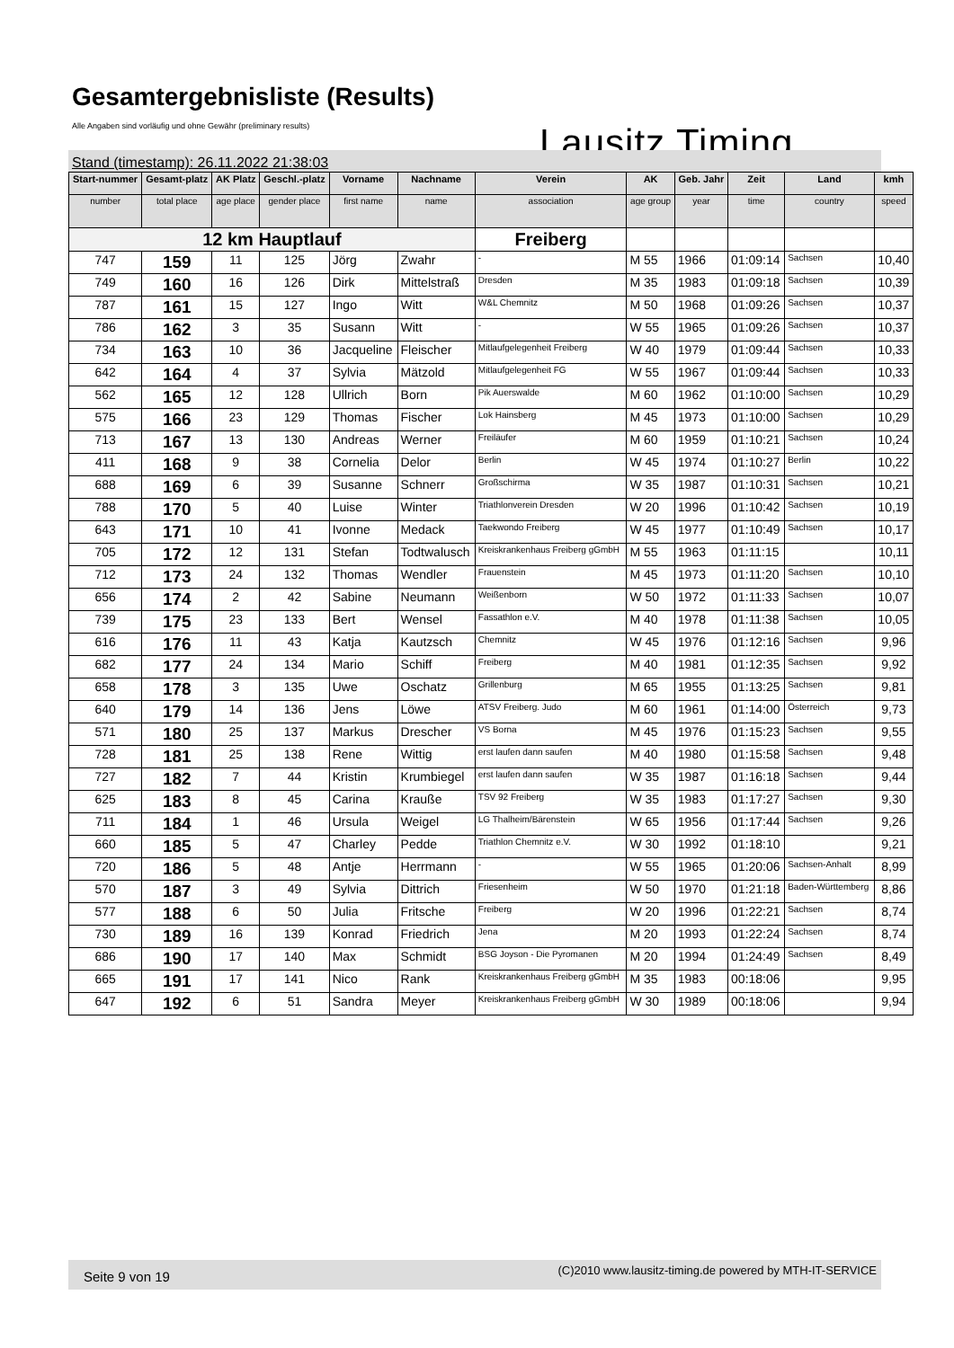Gesamtergebnisliste (Results)
Alle Angaben sind vorläufig und ohne Gewähr (preliminary results)
Lausitz Timing
Stand (timestamp): 26.11.2022 21:38:03
| Start-nummer | Gesamt-platz | AK Platz | Geschl.-platz | Vorname | Nachname | Verein | AK | Geb. Jahr | Zeit | Land | kmh |
| --- | --- | --- | --- | --- | --- | --- | --- | --- | --- | --- | --- |
| number | total place | age place | gender place | first name | name | association | age group | year | time | country | speed |
| 12 km Hauptlauf | | | | | | Freiberg | | | | | |
| 747 | 159 | 11 | 125 | Jörg | Zwahr | - | M 55 | 1966 | 01:09:14 | Sachsen | 10,40 |
| 749 | 160 | 16 | 126 | Dirk | Mittelstraß | Dresden | M 35 | 1983 | 01:09:18 | Sachsen | 10,39 |
| 787 | 161 | 15 | 127 | Ingo | Witt | W&L Chemnitz | M 50 | 1968 | 01:09:26 | Sachsen | 10,37 |
| 786 | 162 | 3 | 35 | Susann | Witt | - | W 55 | 1965 | 01:09:26 | Sachsen | 10,37 |
| 734 | 163 | 10 | 36 | Jacqueline | Fleischer | Mitlaufgelegenheit Freiberg | W 40 | 1979 | 01:09:44 | Sachsen | 10,33 |
| 642 | 164 | 4 | 37 | Sylvia | Mätzold | Mitlaufgelegenheit FG | W 55 | 1967 | 01:09:44 | Sachsen | 10,33 |
| 562 | 165 | 12 | 128 | Ullrich | Born | Pik Auerswalde | M 60 | 1962 | 01:10:00 | Sachsen | 10,29 |
| 575 | 166 | 23 | 129 | Thomas | Fischer | Lok Hainsberg | M 45 | 1973 | 01:10:00 | Sachsen | 10,29 |
| 713 | 167 | 13 | 130 | Andreas | Werner | Freiläufer | M 60 | 1959 | 01:10:21 | Sachsen | 10,24 |
| 411 | 168 | 9 | 38 | Cornelia | Delor | Berlin | W 45 | 1974 | 01:10:27 | Berlin | 10,22 |
| 688 | 169 | 6 | 39 | Susanne | Schnerr | Großschirma | W 35 | 1987 | 01:10:31 | Sachsen | 10,21 |
| 788 | 170 | 5 | 40 | Luise | Winter | Triathlonverein Dresden | W 20 | 1996 | 01:10:42 | Sachsen | 10,19 |
| 643 | 171 | 10 | 41 | Ivonne | Medack | Taekwondo Freiberg | W 45 | 1977 | 01:10:49 | Sachsen | 10,17 |
| 705 | 172 | 12 | 131 | Stefan | Todtwalusch | Kreiskrankenhaus Freiberg gGmbH | M 55 | 1963 | 01:11:15 | | 10,11 |
| 712 | 173 | 24 | 132 | Thomas | Wendler | Frauenstein | M 45 | 1973 | 01:11:20 | Sachsen | 10,10 |
| 656 | 174 | 2 | 42 | Sabine | Neumann | Weißenborn | W 50 | 1972 | 01:11:33 | Sachsen | 10,07 |
| 739 | 175 | 23 | 133 | Bert | Wensel | Fassathlon e.V. | M 40 | 1978 | 01:11:38 | Sachsen | 10,05 |
| 616 | 176 | 11 | 43 | Katja | Kautzsch | Chemnitz | W 45 | 1976 | 01:12:16 | Sachsen | 9,96 |
| 682 | 177 | 24 | 134 | Mario | Schiff | Freiberg | M 40 | 1981 | 01:12:35 | Sachsen | 9,92 |
| 658 | 178 | 3 | 135 | Uwe | Oschatz | Grillenburg | M 65 | 1955 | 01:13:25 | Sachsen | 9,81 |
| 640 | 179 | 14 | 136 | Jens | Löwe | ATSV Freiberg. Judo | M 60 | 1961 | 01:14:00 | Österreich | 9,73 |
| 571 | 180 | 25 | 137 | Markus | Drescher | VS Borna | M 45 | 1976 | 01:15:23 | Sachsen | 9,55 |
| 728 | 181 | 25 | 138 | Rene | Wittig | erst laufen dann saufen | M 40 | 1980 | 01:15:58 | Sachsen | 9,48 |
| 727 | 182 | 7 | 44 | Kristin | Krumbiegel | erst laufen dann saufen | W 35 | 1987 | 01:16:18 | Sachsen | 9,44 |
| 625 | 183 | 8 | 45 | Carina | Krauße | TSV 92 Freiberg | W 35 | 1983 | 01:17:27 | Sachsen | 9,30 |
| 711 | 184 | 1 | 46 | Ursula | Weigel | LG Thalheim/Bärenstein | W 65 | 1956 | 01:17:44 | Sachsen | 9,26 |
| 660 | 185 | 5 | 47 | Charley | Pedde | Triathlon Chemnitz e.V. | W 30 | 1992 | 01:18:10 | | 9,21 |
| 720 | 186 | 5 | 48 | Antje | Herrmann | - | W 55 | 1965 | 01:20:06 | Sachsen-Anhalt | 8,99 |
| 570 | 187 | 3 | 49 | Sylvia | Dittrich | Friesenheim | W 50 | 1970 | 01:21:18 | Baden-Württemberg | 8,86 |
| 577 | 188 | 6 | 50 | Julia | Fritsche | Freiberg | W 20 | 1996 | 01:22:21 | Sachsen | 8,74 |
| 730 | 189 | 16 | 139 | Konrad | Friedrich | Jena | M 20 | 1993 | 01:22:24 | Sachsen | 8,74 |
| 686 | 190 | 17 | 140 | Max | Schmidt | BSG Joyson - Die Pyromanen | M 20 | 1994 | 01:24:49 | Sachsen | 8,49 |
| 665 | 191 | 17 | 141 | Nico | Rank | Kreiskrankenhaus Freiberg gGmbH | M 35 | 1983 | 00:18:06 | | 9,95 |
| 647 | 192 | 6 | 51 | Sandra | Meyer | Kreiskrankenhaus Freiberg gGmbH | W 30 | 1989 | 00:18:06 | | 9,94 |
Seite 9 von 19 (C)2010 www.lausitz-timing.de powered by MTH-IT-SERVICE